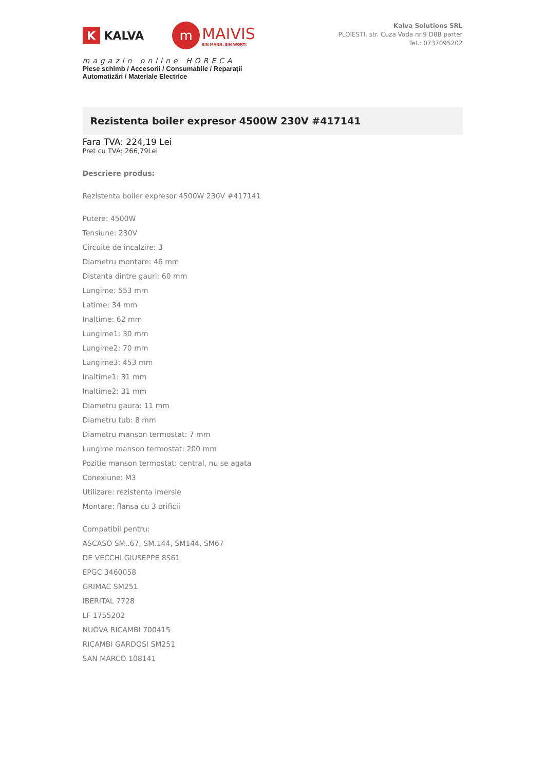K
KALVA
m
MAIVIS
EIN MANN, EIN WORT!
magazin online HORECA
Piese schimb / Accesorii / Consumabile / Reparații
Automatizări / Materiale Electrice
Kalva Solutions SRL
PLOIESTI, str. Cuza Voda nr.9 D8B parter
Tel.: 0737095202
Rezistenta boiler expresor 4500W 230V #417141
Fara TVA: 224,19 Lei
Pret cu TVA: 266,79Lei
Descriere produs:
Rezistenta boiler expresor 4500W 230V #417141
Putere: 4500W
Tensiune: 230V
Circuite de încalzire: 3
Diametru montare: 46 mm
Distanta dintre gauri: 60 mm
Lungime: 553 mm
Latime: 34 mm
Inaltime: 62 mm
Lungime1: 30 mm
Lungime2: 70 mm
Lungime3: 453 mm
Inaltime1: 31 mm
Inaltime2: 31 mm
Diametru gaura: 11 mm
Diametru tub: 8 mm
Diametru manson termostat: 7 mm
Lungime manson termostat: 200 mm
Pozitie manson termostat: central, nu se agata
Conexiune: M3
Utilizare: rezistenta imersie
Montare: flansa cu 3 orificii
Compatibil pentru:
ASCASO SM..67, SM.144, SM144, SM67
DE VECCHI GIUSEPPE 8S61
EPGC 3460058
GRIMAC SM251
IBERITAL 7728
LF 1755202
NUOVA RICAMBI 700415
RICAMBI GARDOSI SM251
SAN MARCO 108141